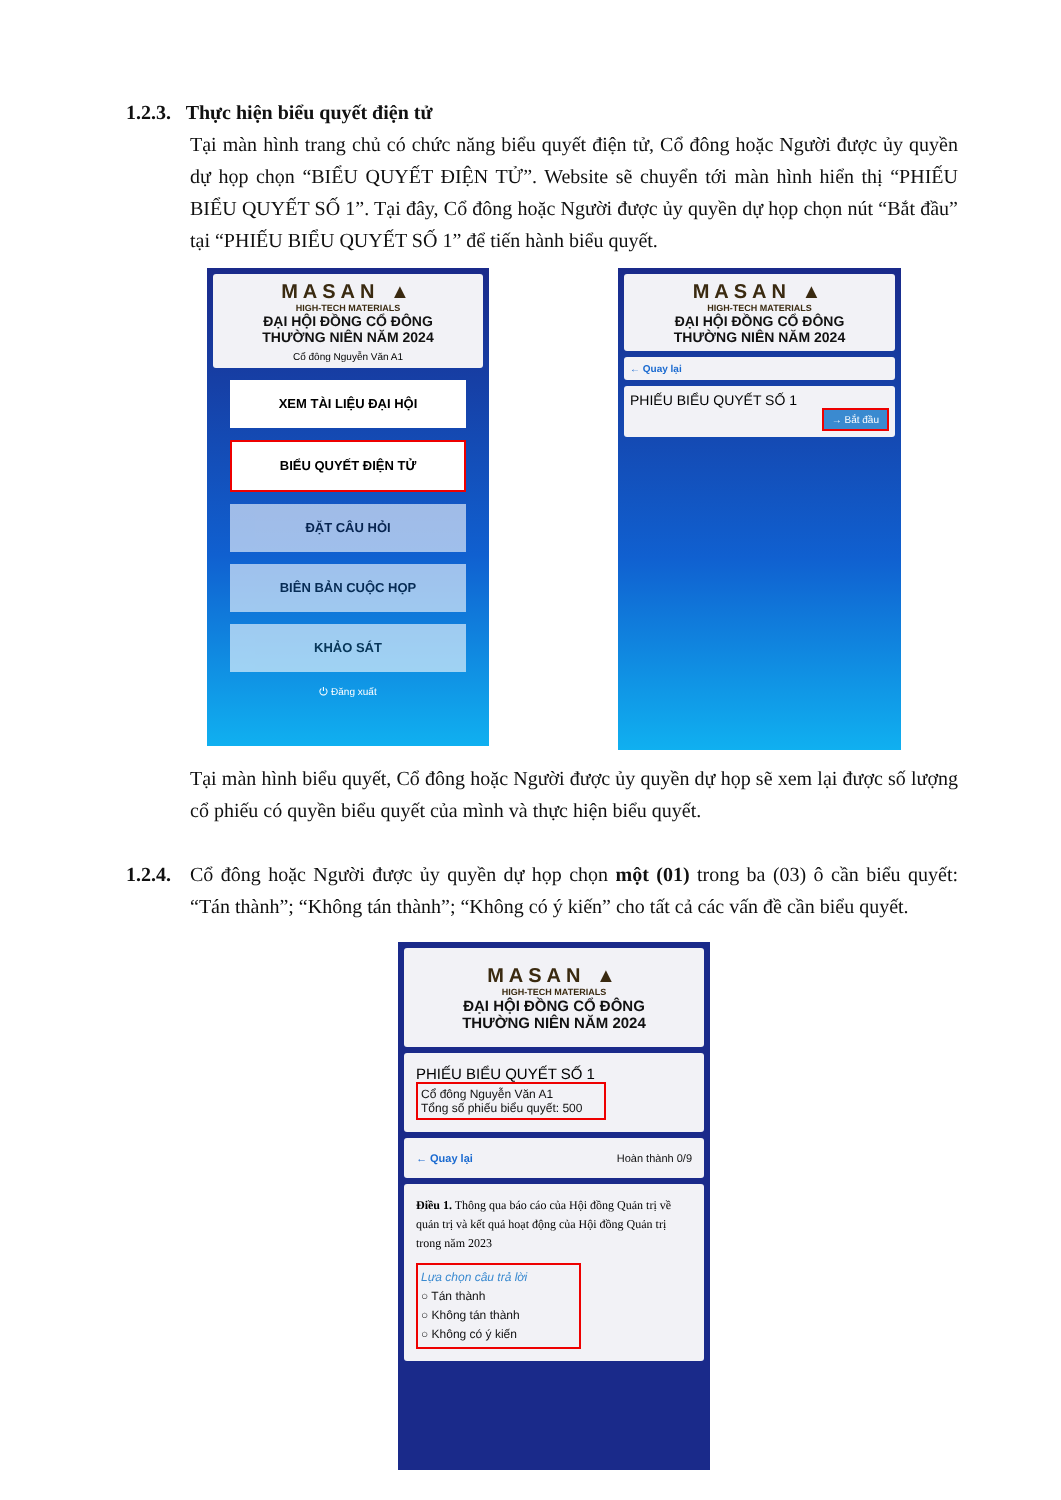1.2.3. Thực hiện biểu quyết điện tử
Tại màn hình trang chủ có chức năng biểu quyết điện tử, Cổ đông hoặc Người được ủy quyền dự họp chọn “BIỂU QUYẾT ĐIỆN TỬ”. Website sẽ chuyển tới màn hình hiển thị “PHIẾU BIỂU QUYẾT SỐ 1”. Tại đây, Cổ đông hoặc Người được ủy quyền dự họp chọn nút “Bắt đầu” tại “PHIẾU BIỂU QUYẾT SỐ 1” để tiến hành biểu quyết.
MASAN ▲
HIGH-TECH MATERIALS
ĐẠI HỘI ĐỒNG CỔ ĐÔNG
THƯỜNG NIÊN NĂM 2024
Cổ đông Nguyễn Văn A1
XEM TÀI LIỆU ĐẠI HỘI
BIỂU QUYẾT ĐIỆN TỬ
ĐẶT CÂU HỎI
BIÊN BẢN CUỘC HỌP
KHẢO SÁT
⏻ Đăng xuất
MASAN ▲
HIGH-TECH MATERIALS
ĐẠI HỘI ĐỒNG CỔ ĐÔNG
THƯỜNG NIÊN NĂM 2024
← Quay lại
PHIẾU BIỂU QUYẾT SỐ 1
→ Bắt đầu
Tại màn hình biểu quyết, Cổ đông hoặc Người được ủy quyền dự họp sẽ xem lại được số lượng cổ phiếu có quyền biểu quyết của mình và thực hiện biểu quyết.
1.2.4.
Cổ đông hoặc Người được ủy quyền dự họp chọn một (01) trong ba (03) ô cần biểu quyết: “Tán thành”; “Không tán thành”; “Không có ý kiến” cho tất cả các vấn đề cần biểu quyết.
MASAN ▲
HIGH-TECH MATERIALS
ĐẠI HỘI ĐỒNG CỔ ĐÔNG
THƯỜNG NIÊN NĂM 2024
PHIẾU BIỂU QUYẾT SỐ 1
Cổ đông Nguyễn Văn A1
Tổng số phiếu biểu quyết: 500
← Quay lại Hoàn thành 0/9
Điều 1. Thông qua báo cáo của Hội đồng Quản trị về quản trị và kết quả hoạt động của Hội đồng Quản trị trong năm 2023
Lựa chọn câu trả lời
○ Tán thành
○ Không tán thành
○ Không có ý kiến